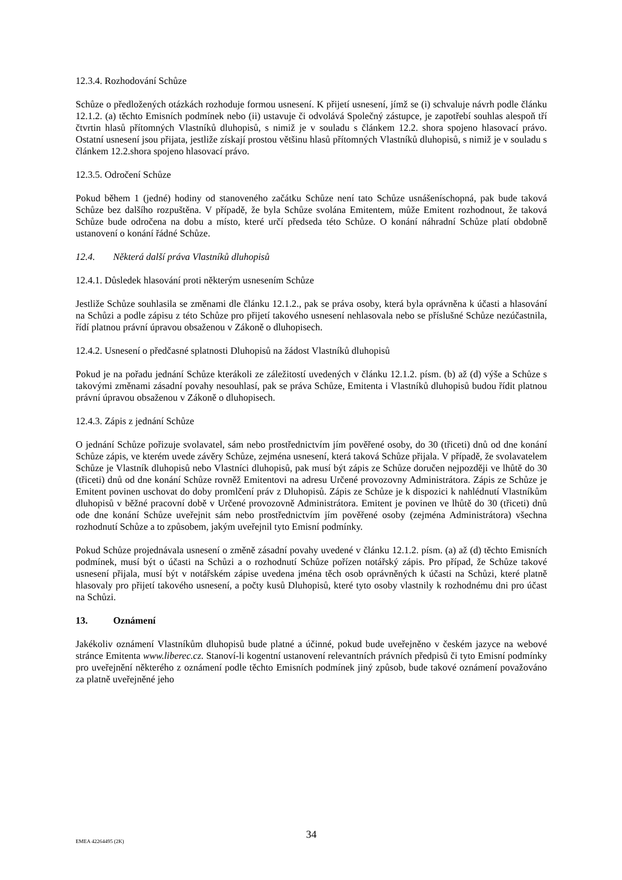12.3.4. Rozhodování Schůze
Schůze o předložených otázkách rozhoduje formou usnesení. K přijetí usnesení, jímž se (i) schvaluje návrh podle článku 12.1.2. (a) těchto Emisních podmínek nebo (ii) ustavuje či odvolává Společný zástupce, je zapotřebí souhlas alespoň tří čtvrtin hlasů přítomných Vlastníků dluhopisů, s nimiž je v souladu s článkem 12.2. shora spojeno hlasovací právo. Ostatní usnesení jsou přijata, jestliže získají prostou většinu hlasů přítomných Vlastníků dluhopisů, s nimiž je v souladu s článkem 12.2.shora spojeno hlasovací právo.
12.3.5. Odročení Schůze
Pokud během 1 (jedné) hodiny od stanoveného začátku Schůze není tato Schůze usnášeníschopná, pak bude taková Schůze bez dalšího rozpuštěna. V případě, že byla Schůze svolána Emitentem, může Emitent rozhodnout, že taková Schůze bude odročena na dobu a místo, které určí předseda této Schůze. O konání náhradní Schůze platí obdobně ustanovení o konání řádné Schůze.
12.4. Některá další práva Vlastníků dluhopisů
12.4.1. Důsledek hlasování proti některým usnesením Schůze
Jestliže Schůze souhlasila se změnami dle článku 12.1.2., pak se práva osoby, která byla oprávněna k účasti a hlasování na Schůzi a podle zápisu z této Schůze pro přijetí takového usnesení nehlasovala nebo se příslušné Schůze nezúčastnila, řídí platnou právní úpravou obsaženou v Zákoně o dluhopisech.
12.4.2. Usnesení o předčasné splatnosti Dluhopisů na žádost Vlastníků dluhopisů
Pokud je na pořadu jednání Schůze kterákoli ze záležitostí uvedených v článku 12.1.2. písm. (b) až (d) výše a Schůze s takovými změnami zásadní povahy nesouhlasí, pak se práva Schůze, Emitenta i Vlastníků dluhopisů budou řídit platnou právní úpravou obsaženou v Zákoně o dluhopisech.
12.4.3. Zápis z jednání Schůze
O jednání Schůze pořizuje svolavatel, sám nebo prostřednictvím jím pověřené osoby, do 30 (třiceti) dnů od dne konání Schůze zápis, ve kterém uvede závěry Schůze, zejména usnesení, která taková Schůze přijala. V případě, že svolavatelem Schůze je Vlastník dluhopisů nebo Vlastníci dluhopisů, pak musí být zápis ze Schůze doručen nejpozději ve lhůtě do 30 (třiceti) dnů od dne konání Schůze rovněž Emitentovi na adresu Určené provozovny Administrátora. Zápis ze Schůze je Emitent povinen uschovat do doby promlčení práv z Dluhopisů. Zápis ze Schůze je k dispozici k nahlédnutí Vlastníkům dluhopisů v běžné pracovní době v Určené provozovně Administrátora. Emitent je povinen ve lhůtě do 30 (třiceti) dnů ode dne konání Schůze uveřejnit sám nebo prostřednictvím jím pověřené osoby (zejména Administrátora) všechna rozhodnutí Schůze a to způsobem, jakým uveřejnil tyto Emisní podmínky.
Pokud Schůze projednávala usnesení o změně zásadní povahy uvedené v článku 12.1.2. písm. (a) až (d) těchto Emisních podmínek, musí být o účasti na Schůzi a o rozhodnutí Schůze pořízen notářský zápis. Pro případ, že Schůze takové usnesení přijala, musí být v notářském zápise uvedena jména těch osob oprávněných k účasti na Schůzi, které platně hlasovaly pro přijetí takového usnesení, a počty kusů Dluhopisů, které tyto osoby vlastnily k rozhodnému dni pro účast na Schůzi.
13. Oznámení
Jakékoliv oznámení Vlastníkům dluhopisů bude platné a účinné, pokud bude uveřejněno v českém jazyce na webové stránce Emitenta www.liberec.cz. Stanoví-li kogentní ustanovení relevantních právních předpisů či tyto Emisní podmínky pro uveřejnění některého z oznámení podle těchto Emisních podmínek jiný způsob, bude takové oznámení považováno za platně uveřejněné jeho
EMEA 42264495 (2K)
34